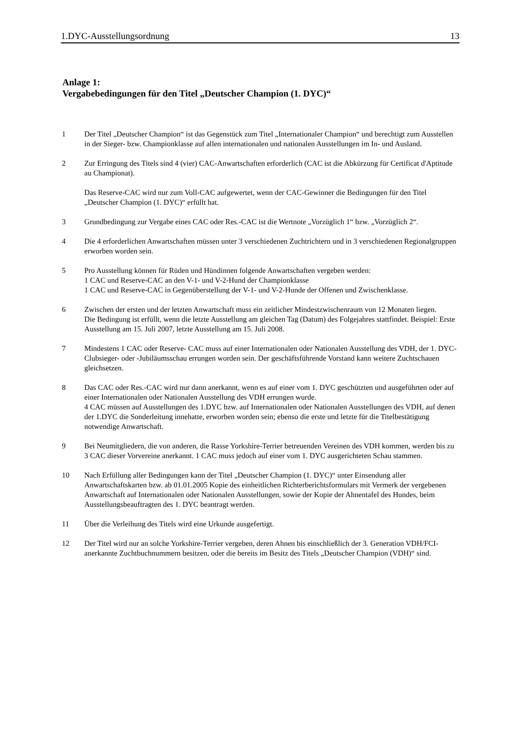1.DYC-Ausstellungsordnung 13
Anlage 1:
Vergabebedingungen für den Titel „Deutscher Champion (1. DYC)“
1 Der Titel „Deutscher Champion“ ist das Gegenstück zum Titel „Internationaler Champion“ und berechtigt zum Ausstellen in der Sieger- bzw. Championklasse auf allen internationalen und nationalen Ausstellungen im In- und Ausland.
2 Zur Erringung des Titels sind 4 (vier) CAC-Anwartschaften erforderlich (CAC ist die Abkürzung für Certificat d'Aptitude au Championat).
Das Reserve-CAC wird nur zum Voll-CAC aufgewertet, wenn der CAC-Gewinner die Bedingungen für den Titel „Deutscher Champion (1. DYC)“ erfüllt hat.
3 Grundbedingung zur Vergabe eines CAC oder Res.-CAC ist die Wertnote „Vorzüglich 1“ bzw. „Vorzüglich 2“.
4 Die 4 erforderlichen Anwartschaften müssen unter 3 verschiedenen Zuchtrichtern und in 3 verschiedenen Regionalgruppen erworben worden sein.
5 Pro Ausstellung können für Rüden und Hündinnen folgende Anwartschaften vergeben werden:
1 CAC und Reserve-CAC an den V-1- und V-2-Hund der Championklasse
1 CAC und Reserve-CAC in Gegenüberstellung der V-1- und V-2-Hunde der Offenen und Zwischenklasse.
6 Zwischen der ersten und der letzten Anwartschaft muss ein zeitlicher Mindestzwischenraum von 12 Monaten liegen.
Die Bedingung ist erfüllt, wenn die letzte Ausstellung am gleichen Tag (Datum) des Folgejahres stattfindet. Beispiel: Erste Ausstellung am 15. Juli 2007, letzte Ausstellung am 15. Juli 2008.
7 Mindestens 1 CAC oder Reserve- CAC muss auf einer Internationalen oder Nationalen Ausstellung des VDH, der 1. DYC-Clubsieger- oder -Jubiläumsschau errungen worden sein. Der geschäftsführende Vorstand kann weitere Zuchtschauen gleichsetzen.
8 Das CAC oder Res.-CAC wird nur dann anerkannt, wenn es auf einer vom 1. DYC geschützten und ausgeführten oder auf einer Internationalen oder Nationalen Ausstellung des VDH errungen wurde.
4 CAC müssen auf Ausstellungen des 1.DYC bzw. auf Internationalen oder Nationalen Ausstellungen des VDH, auf denen der 1.DYC die Sonderleitung innehatte, erworben worden sein; ebenso die erste und letzte für die Titelbestätigung notwendige Anwartschaft.
9 Bei Neumitgliedern, die von anderen, die Rasse Yorkshire-Terrier betreuenden Vereinen des VDH kommen, werden bis zu 3 CAC dieser Vorvereine anerkannt. 1 CAC muss jedoch auf einer vom 1. DYC ausgerichteten Schau stammen.
10 Nach Erfüllung aller Bedingungen kann der Titel „Deutscher Champion (1. DYC)“ unter Einsendung aller Anwartschaftskarten bzw. ab 01.01.2005 Kopie des einheitlichen Richterberichtsformulars mit Vermerk der vergebenen Anwartschaft auf Internationalen oder Nationalen Ausstellungen, sowie der Kopie der Ahnentafel des Hundes, beim Ausstellungsbeauftragten des 1. DYC beantragt werden.
11 Über die Verleihung des Titels wird eine Urkunde ausgefertigt.
12 Der Titel wird nur an solche Yorkshire-Terrier vergeben, deren Ahnen bis einschließlich der 3. Generation VDH/FCI- anerkannte Zuchtbuchnummern besitzen, oder die bereits im Besitz des Titels „Deutscher Champion (VDH)“ sind.